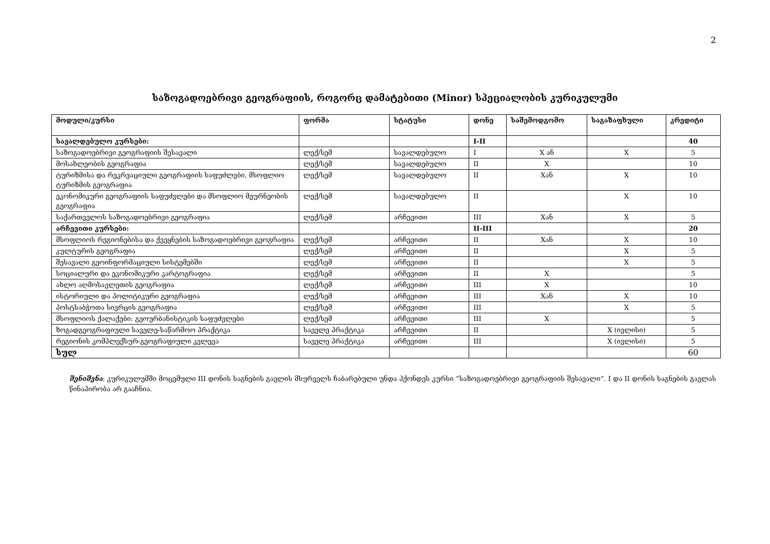2
საზოგადოებრივი გეოგრაფიის, როგორც დამატებითი (Minor) სპეციალობის კურიკულუმი
| მოდული/კურსი | ფორმა | სტატუსი | დონე | საშემოდგომო | საგაზაფხული | კრედიტი |
| --- | --- | --- | --- | --- | --- | --- |
| სავალდებულო კურსები: | | | I-II | | | 40 |
| საზოგადოებრივი გეოგრაფიის შესავალი | ლექ/სემ | სავალდებულო | I | X ან | X | 5 |
| მოსახლეობის გეოგრაფია | ლექ/სემ | სავალდებულო | II | X | | 10 |
| ტურიზმისა და რეკრეაციული გეოგრაფიის საფუძლები, მსოფლიო ტურიზმის გეოგრაფია | ლექ/სემ | სავალდებულო | II | Xან | X | 10 |
| ეკონომიკური გეოგრაფიის საფუძვლები და მსოფლიო მეურნეობის გეოგრაფია | ლექ/სემ | სავალდებულო | II | | X | 10 |
| საქართველოს საზოგადოებრივი გეოგრაფია | ლექ/სემ | არჩევითი | III | Xან | X | 5 |
| არჩევითი კურსები: | | | II-III | | | 20 |
| მსოფლიოს რეგიონებისა და ქვეყნების საზოგადოებრივი გეოგრაფია | ლექ/სემ | არჩევითი | II | Xან | X | 10 |
| კულტურის გეოგრაფია | ლექ/სემ | არჩევითი | II | | X | 5 |
| შესავალი გეოინფორმაციული სისტემებში | ლექ/სემ | არჩევითი | II | | X | 5 |
| სოციალური და ეკონომიკური კარტოგრაფია | ლექ/სემ | არჩევითი | II | X | | 5 |
| ახლო აღმოსავლეთის გეოგრაფია | ლექ/სემ | არჩევითი | III | X | | 10 |
| ისტორიული და პოლიტიკური გეოგრაფია | ლექ/სემ | არჩევითი | III | Xან | X | 10 |
| პოსტსაბჭოთა სივრცის გეოგრაფია | ლექ/სემ | არჩევითი | III | | X | 5 |
| მსოფლიოს ქალაქები: გეოურბანისტიკის საფუძვლები | ლექ/სემ | არჩევითი | III | X | | 5 |
| ზოგადგეოგრაფიული საველე-საწარმოო პრაქტიკა | საველე პრაქტიკა | არჩევითი | II | | X (ივლისი) | 5 |
| რეგიონის კომპლექსურ-გეოგრაფიული კვლევა | საველე პრაქტიკა | არჩევითი | III | | X (ივლისი) | 5 |
| სულ | | | | | | 60 |
შენიშვნა: კურიკულუმში მოცემული III დონის საგნების გავლის მსურველს ჩაბარებული უნდა ჰქონდეს კურსი “საზოგადოებრივი გეოგრაფიის შესავალი”. I და II დონის საგნების გავლას წინაპირობა არ გააჩნია.